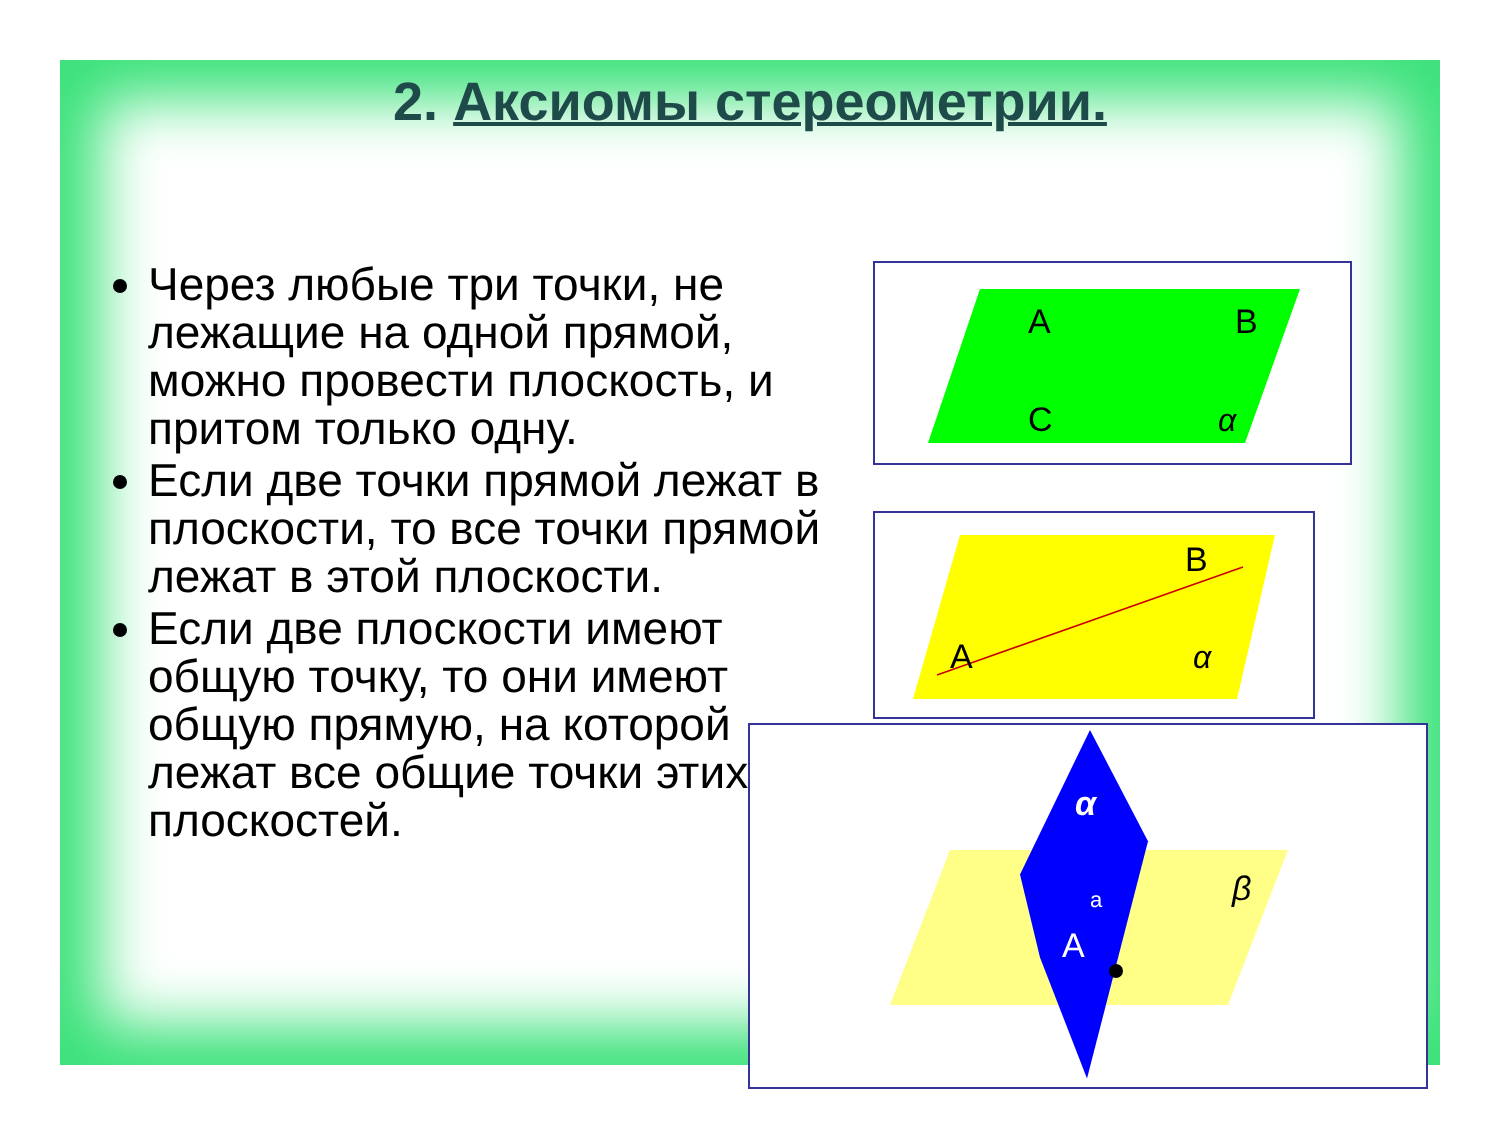2. Аксиомы стереометрии.
Через любые три точки, не лежащие на одной прямой, можно провести плоскость, и притом только одну.
Если две точки прямой лежат в плоскости, то все точки прямой лежат в этой плоскости.
Если две плоскости имеют общую точку, то они имеют общую прямую, на которой лежат все общие точки этих плоскостей.
A
B
C
α
B
A
α
α
a
A
β